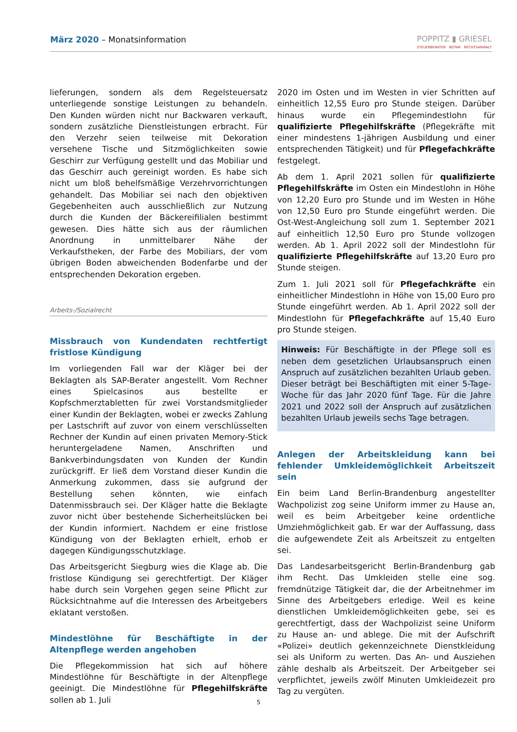März 2020 – Monatsinformation
POPPITZ ▮ GRIESEL
STEUERBERATER NOTAR RECHTSANWALT
lieferungen, sondern als dem Regelsteuersatz unterliegende sonstige Leistungen zu behandeln. Den Kunden würden nicht nur Backwaren verkauft, sondern zusätzliche Dienstleistungen erbracht. Für den Verzehr seien teilweise mit Dekoration versehene Tische und Sitzmöglichkeiten sowie Geschirr zur Verfügung gestellt und das Mobiliar und das Geschirr auch gereinigt worden. Es habe sich nicht um bloß behelfsmäßige Verzehrvorrichtungen gehandelt. Das Mobiliar sei nach den objektiven Gegebenheiten auch ausschließlich zur Nutzung durch die Kunden der Bäckereifilialen bestimmt gewesen. Dies hätte sich aus der räumlichen Anordnung in unmittelbarer Nähe der Verkaufstheken, der Farbe des Mobiliars, der vom übrigen Boden abweichenden Bodenfarbe und der entsprechenden Dekoration ergeben.
Arbeits-/Sozialrecht
Missbrauch von Kundendaten rechtfertigt fristlose Kündigung
Im vorliegenden Fall war der Kläger bei der Beklagten als SAP-Berater angestellt. Vom Rechner eines Spielcasinos aus bestellte er Kopfschmerztabletten für zwei Vorstandsmitglieder einer Kundin der Beklagten, wobei er zwecks Zahlung per Lastschrift auf zuvor von einem verschlüsselten Rechner der Kundin auf einen privaten Memory-Stick heruntergeladene Namen, Anschriften und Bankverbindungsdaten von Kunden der Kundin zurückgriff. Er ließ dem Vorstand dieser Kundin die Anmerkung zukommen, dass sie aufgrund der Bestellung sehen könnten, wie einfach Datenmissbrauch sei. Der Kläger hatte die Beklagte zuvor nicht über bestehende Sicherheitslücken bei der Kundin informiert. Nachdem er eine fristlose Kündigung von der Beklagten erhielt, erhob er dagegen Kündigungsschutzklage.
Das Arbeitsgericht Siegburg wies die Klage ab. Die fristlose Kündigung sei gerechtfertigt. Der Kläger habe durch sein Vorgehen gegen seine Pflicht zur Rücksichtnahme auf die Interessen des Arbeitgebers eklatant verstoßen.
Mindestlöhne für Beschäftigte in der Altenpflege werden angehoben
Die Pflegekommission hat sich auf höhere Mindestlöhne für Beschäftigte in der Altenpflege geeinigt. Die Mindestlöhne für Pflegehilfskräfte sollen ab 1. Juli
2020 im Osten und im Westen in vier Schritten auf einheitlich 12,55 Euro pro Stunde steigen. Darüber hinaus wurde ein Pflegemindestlohn für qualifizierte Pflegehilfskräfte (Pflegekräfte mit einer mindestens 1-jährigen Ausbildung und einer entsprechenden Tätigkeit) und für Pflegefachkräfte festgelegt.
Ab dem 1. April 2021 sollen für qualifizierte Pflegehilfskräfte im Osten ein Mindestlohn in Höhe von 12,20 Euro pro Stunde und im Westen in Höhe von 12,50 Euro pro Stunde eingeführt werden. Die Ost-West-Angleichung soll zum 1. September 2021 auf einheitlich 12,50 Euro pro Stunde vollzogen werden. Ab 1. April 2022 soll der Mindestlohn für qualifizierte Pflegehilfskräfte auf 13,20 Euro pro Stunde steigen.
Zum 1. Juli 2021 soll für Pflegefachkräfte ein einheitlicher Mindestlohn in Höhe von 15,00 Euro pro Stunde eingeführt werden. Ab 1. April 2022 soll der Mindestlohn für Pflegefachkräfte auf 15,40 Euro pro Stunde steigen.
Hinweis: Für Beschäftigte in der Pflege soll es neben dem gesetzlichen Urlaubsanspruch einen Anspruch auf zusätzlichen bezahlten Urlaub geben. Dieser beträgt bei Beschäftigten mit einer 5-Tage-Woche für das Jahr 2020 fünf Tage. Für die Jahre 2021 und 2022 soll der Anspruch auf zusätzlichen bezahlten Urlaub jeweils sechs Tage betragen.
Anlegen der Arbeitskleidung kann bei fehlender Umkleidemöglichkeit Arbeitszeit sein
Ein beim Land Berlin-Brandenburg angestellter Wachpolizist zog seine Uniform immer zu Hause an, weil es beim Arbeitgeber keine ordentliche Umziehmöglichkeit gab. Er war der Auffassung, dass die aufgewendete Zeit als Arbeitszeit zu entgelten sei.
Das Landesarbeitsgericht Berlin-Brandenburg gab ihm Recht. Das Umkleiden stelle eine sog. fremdnützige Tätigkeit dar, die der Arbeitnehmer im Sinne des Arbeitgebers erledige. Weil es keine dienstlichen Umkleidemöglichkeiten gebe, sei es gerechtfertigt, dass der Wachpolizist seine Uniform zu Hause an- und ablege. Die mit der Aufschrift «Polizei» deutlich gekennzeichnete Dienstkleidung sei als Uniform zu werten. Das An- und Ausziehen zähle deshalb als Arbeitszeit. Der Arbeitgeber sei verpflichtet, jeweils zwölf Minuten Umkleidezeit pro Tag zu vergüten.
5